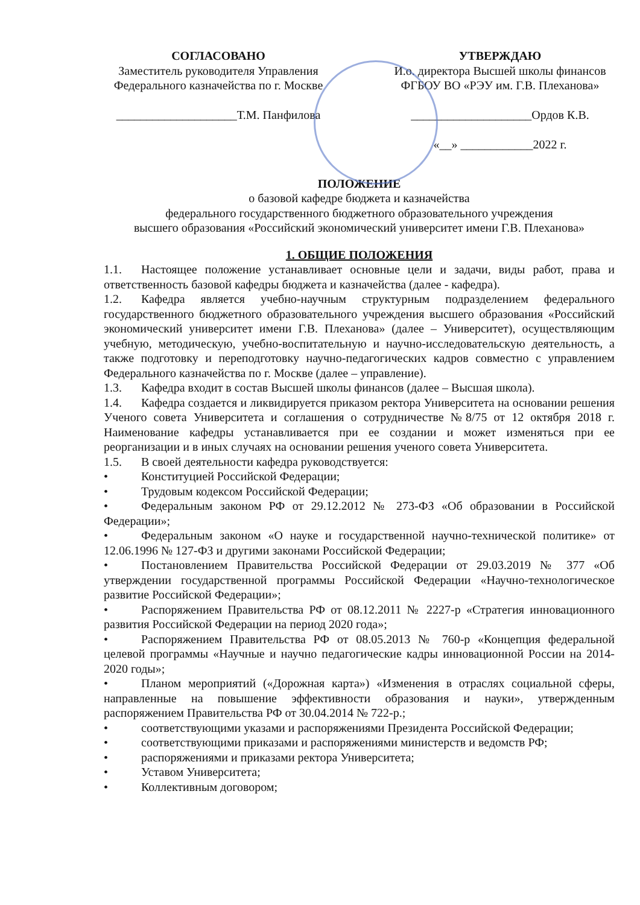СОГЛАСОВАНО
Заместитель руководителя Управления Федерального казначейства по г. Москве
____________________Т.М. Панфилова
УТВЕРЖДАЮ
И.о. директора Высшей школы финансов ФГБОУ ВО «РЭУ им. Г.В. Плеханова»
____________________Ордов К.В.
«__» ____________2022 г.
ПОЛОЖЕНИЕ
о базовой кафедре бюджета и казначейства
федерального государственного бюджетного образовательного учреждения
высшего образования «Российский экономический университет имени Г.В. Плеханова»
1. ОБЩИЕ ПОЛОЖЕНИЯ
1.1. Настоящее положение устанавливает основные цели и задачи, виды работ, права и ответственность базовой кафедры бюджета и казначейства (далее - кафедра).
1.2. Кафедра является учебно-научным структурным подразделением федерального государственного бюджетного образовательного учреждения высшего образования «Российский экономический университет имени Г.В. Плеханова» (далее – Университет), осуществляющим учебную, методическую, учебно-воспитательную и научно-исследовательскую деятельность, а также подготовку и переподготовку научно-педагогических кадров совместно с управлением Федерального казначейства по г. Москве (далее – управление).
1.3. Кафедра входит в состав Высшей школы финансов (далее – Высшая школа).
1.4. Кафедра создается и ликвидируется приказом ректора Университета на основании решения Ученого совета Университета и соглашения о сотрудничестве №8/75 от 12 октября 2018 г. Наименование кафедры устанавливается при ее создании и может изменяться при ее реорганизации и в иных случаях на основании решения ученого совета Университета.
1.5. В своей деятельности кафедра руководствуется:
• Конституцией Российской Федерации;
• Трудовым кодексом Российской Федерации;
• Федеральным законом РФ от 29.12.2012 № 273-ФЗ «Об образовании в Российской Федерации»;
• Федеральным законом «О науке и государственной научно-технической политике» от 12.06.1996 № 127-ФЗ и другими законами Российской Федерации;
• Постановлением Правительства Российской Федерации от 29.03.2019 № 377 «Об утверждении государственной программы Российской Федерации «Научно-технологическое развитие Российской Федерации»;
• Распоряжением Правительства РФ от 08.12.2011 № 2227-р «Стратегия инновационного развития Российской Федерации на период 2020 года»;
• Распоряжением Правительства РФ от 08.05.2013 № 760-р «Концепция федеральной целевой программы «Научные и научно педагогические кадры инновационной России на 2014-2020 годы»;
• Планом мероприятий («Дорожная карта») «Изменения в отраслях социальной сферы, направленные на повышение эффективности образования и науки», утвержденным распоряжением Правительства РФ от 30.04.2014 № 722-р.;
• соответствующими указами и распоряжениями Президента Российской Федерации;
• соответствующими приказами и распоряжениями министерств и ведомств РФ;
• распоряжениями и приказами ректора Университета;
• Уставом Университета;
• Коллективным договором;